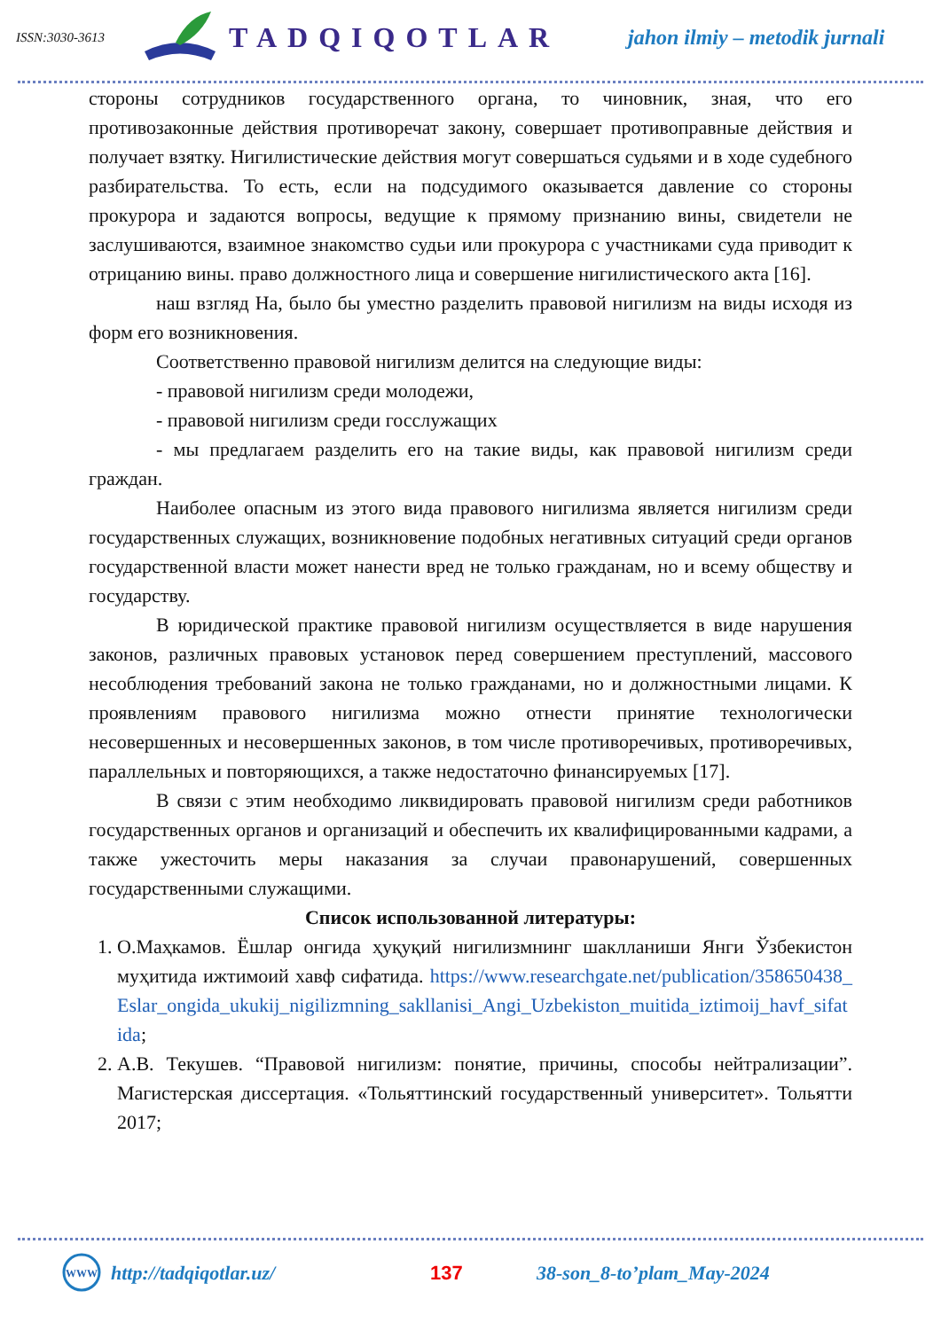ISSN:3030-3613
TADQIQOTLAR
jahon ilmiy – metodik jurnali
стороны сотрудников государственного органа, то чиновник, зная, что его противозаконные действия противоречат закону, совершает противоправные действия и получает взятку. Нигилистические действия могут совершаться судьями и в ходе судебного разбирательства. То есть, если на подсудимого оказывается давление со стороны прокурора и задаются вопросы, ведущие к прямому признанию вины, свидетели не заслушиваются, взаимное знакомство судьи или прокурора с участниками суда приводит к отрицанию вины. право должностного лица и совершение нигилистического акта [16].
наш взгляд На, было бы уместно разделить правовой нигилизм на виды исходя из форм его возникновения.
Соответственно правовой нигилизм делится на следующие виды:
- правовой нигилизм среди молодежи,
- правовой нигилизм среди госслужащих
- мы предлагаем разделить его на такие виды, как правовой нигилизм среди граждан.
Наиболее опасным из этого вида правового нигилизма является нигилизм среди государственных служащих, возникновение подобных негативных ситуаций среди органов государственной власти может нанести вред не только гражданам, но и всему обществу и государству.
В юридической практике правовой нигилизм осуществляется в виде нарушения законов, различных правовых установок перед совершением преступлений, массового несоблюдения требований закона не только гражданами, но и должностными лицами. К проявлениям правового нигилизма можно отнести принятие технологически несовершенных и несовершенных законов, в том числе противоречивых, противоречивых, параллельных и повторяющихся, а также недостаточно финансируемых [17].
В связи с этим необходимо ликвидировать правовой нигилизм среди работников государственных органов и организаций и обеспечить их квалифицированными кадрами, а также ужесточить меры наказания за случаи правонарушений, совершенных государственными служащими.
Список использованной литературы:
1. О.Маҳкамов. Ёшлар онгида ҳуқуқий нигилизмнинг шаклланиши Янги Ўзбекистон муҳитида ижтимоий хавф сифатида. https://www.researchgate.net/publication/358650438_Eslar_ongida_ukukij_nigilizmning_sakllanisi_Angi_Uzbekiston_muitida_iztimoij_havf_sifatida;
2. А.В. Текушев. “Правовой нигилизм: понятие, причины, способы нейтрализации”. Магистерская диссертация. «Тольяттинский государственный университет». Тольятти 2017;
WWW
http://tadqiqotlar.uz/ 137 38-son_8-to’plam_May-2024